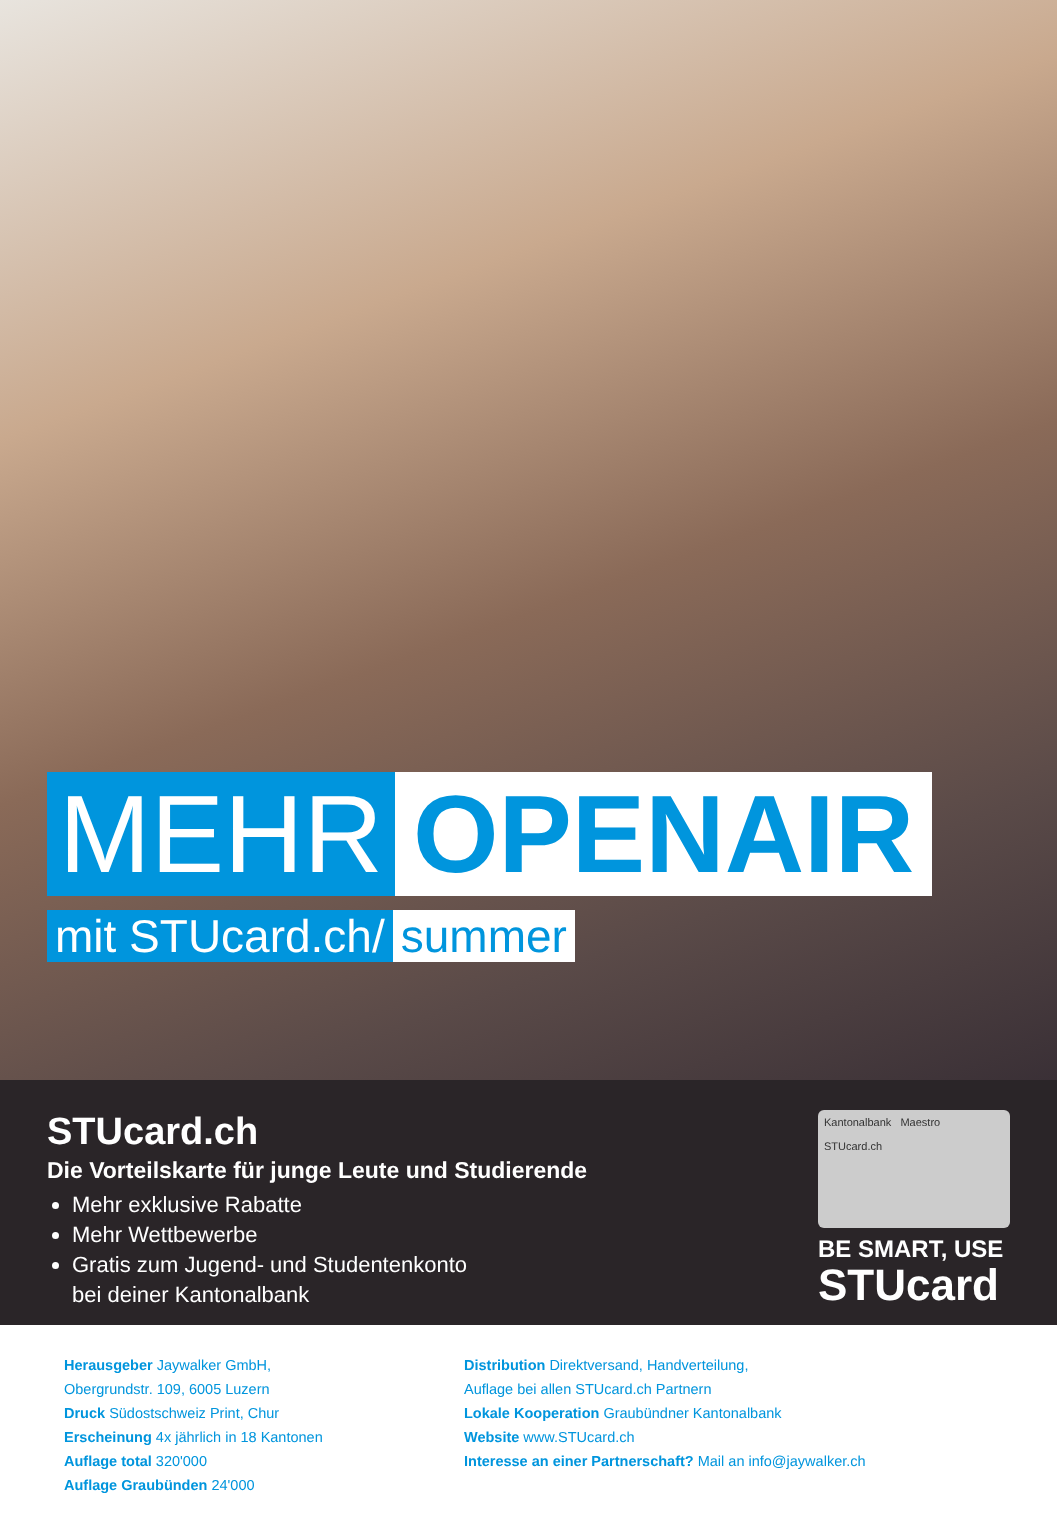MEHR OPENAIR
mit STUcard.ch/ summer
STUcard.ch
Die Vorteilskarte für junge Leute und Studierende
Mehr exklusive Rabatte
Mehr Wettbewerbe
Gratis zum Jugend- und Studentenkonto
bei deiner Kantonalbank
Kantonalbank Maestro
STUcard.ch
BE SMART, USE
STUcard
Herausgeber Jaywalker GmbH,
Obergrundstr. 109, 6005 Luzern
Druck Südostschweiz Print, Chur
Erscheinung 4x jährlich in 18 Kantonen
Auflage total 320'000
Auflage Graubünden 24'000
Distribution Direktversand, Handverteilung,
Auflage bei allen STUcard.ch Partnern
Lokale Kooperation Graubündner Kantonalbank
Website www.STUcard.ch
Interesse an einer Partnerschaft? Mail an info@jaywalker.ch